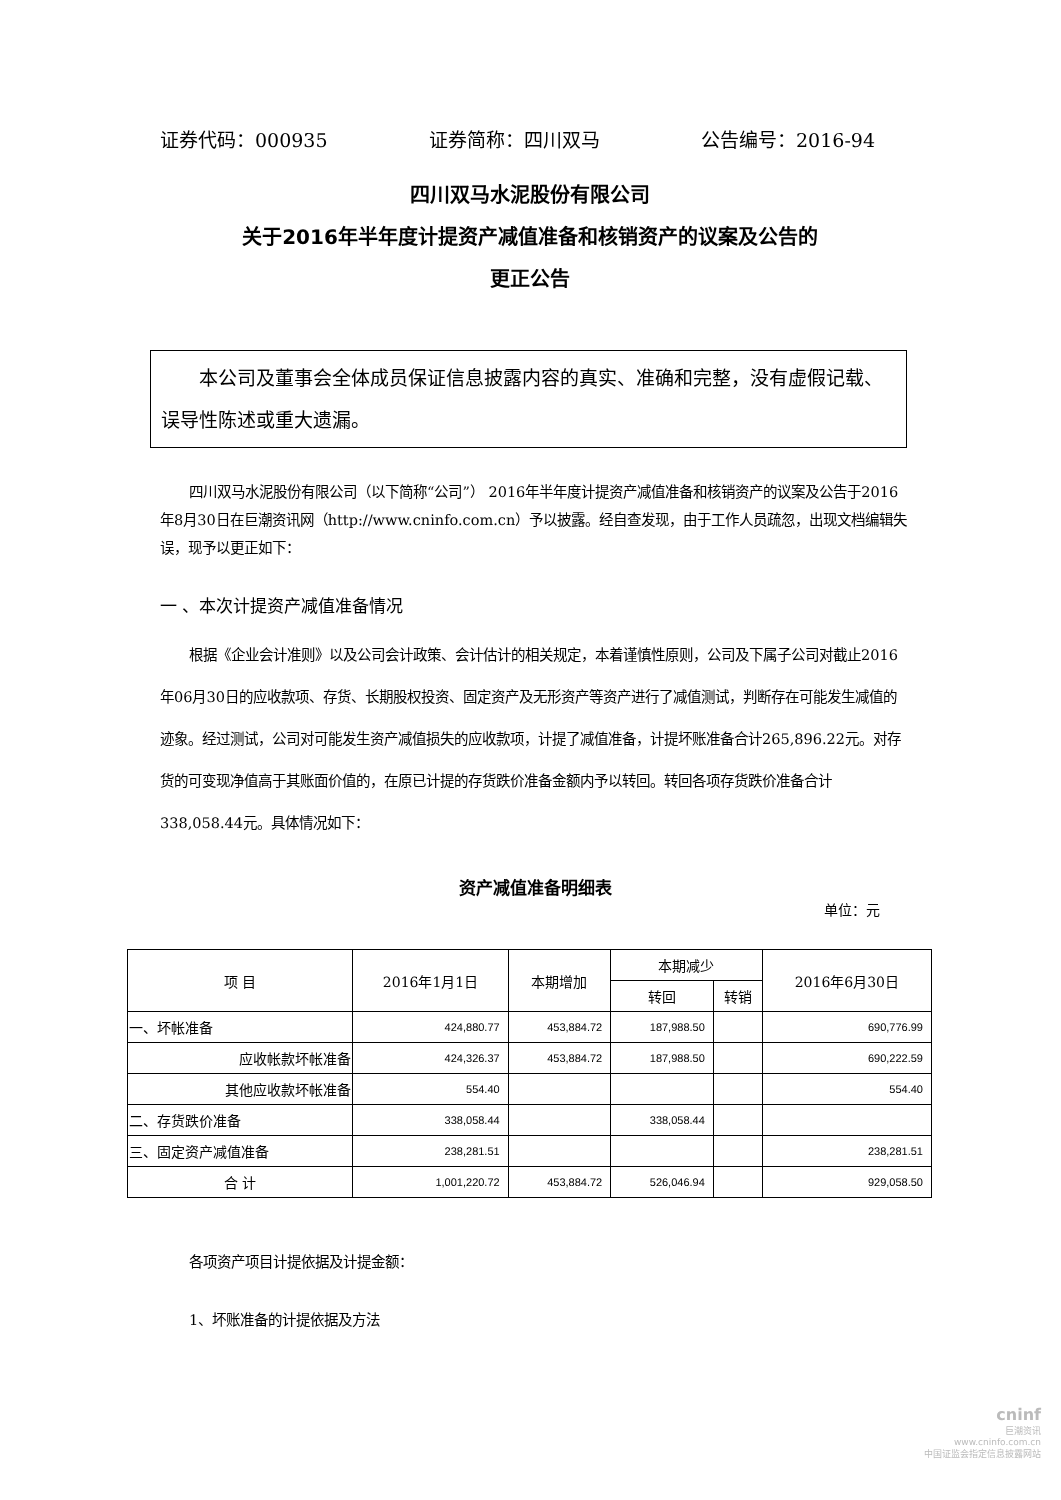证券代码：000935 证券简称：四川双马 公告编号：2016-94
四川双马水泥股份有限公司
关于2016年半年度计提资产减值准备和核销资产的议案及公告的
更正公告
本公司及董事会全体成员保证信息披露内容的真实、准确和完整，没有虚假记载、误导性陈述或重大遗漏。
四川双马水泥股份有限公司（以下简称“公司”） 2016年半年度计提资产减值准备和核销资产的议案及公告于2016年8月30日在巨潮资讯网（http://www.cninfo.com.cn）予以披露。经自查发现，由于工作人员疏忽，出现文档编辑失误，现予以更正如下：
一 、本次计提资产减值准备情况
根据《企业会计准则》以及公司会计政策、会计估计的相关规定，本着谨慎性原则，公司及下属子公司对截止2016年06月30日的应收款项、存货、长期股权投资、固定资产及无形资产等资产进行了减值测试，判断存在可能发生减值的迹象。经过测试，公司对可能发生资产减值损失的应收款项，计提了减值准备，计提坏账准备合计265,896.22元。对存货的可变现净值高于其账面价值的，在原已计提的存货跌价准备金额内予以转回。转回各项存货跌价准备合计338,058.44元。具体情况如下：
资产减值准备明细表
单位：元
| 项 目 | 2016年1月1日 | 本期增加 | 本期减少 | | 2016年6月30日 |
| --- | --- | --- | --- | --- | --- |
| | | | 转回 | 转销 | |
| 一、坏帐准备 | 424,880.77 | 453,884.72 | 187,988.50 | | 690,776.99 |
| 应收帐款坏帐准备 | 424,326.37 | 453,884.72 | 187,988.50 | | 690,222.59 |
| 其他应收款坏帐准备 | 554.40 | | | | 554.40 |
| 二、存货跌价准备 | 338,058.44 | | 338,058.44 | | |
| 三、固定资产减值准备 | 238,281.51 | | | | 238,281.51 |
| 合 计 | 1,001,220.72 | 453,884.72 | 526,046.94 | | 929,058.50 |
各项资产项目计提依据及计提金额：
1、坏账准备的计提依据及方法
cninf
巨潮资讯
www.cninfo.com.cn
中国证监会指定信息披露网站